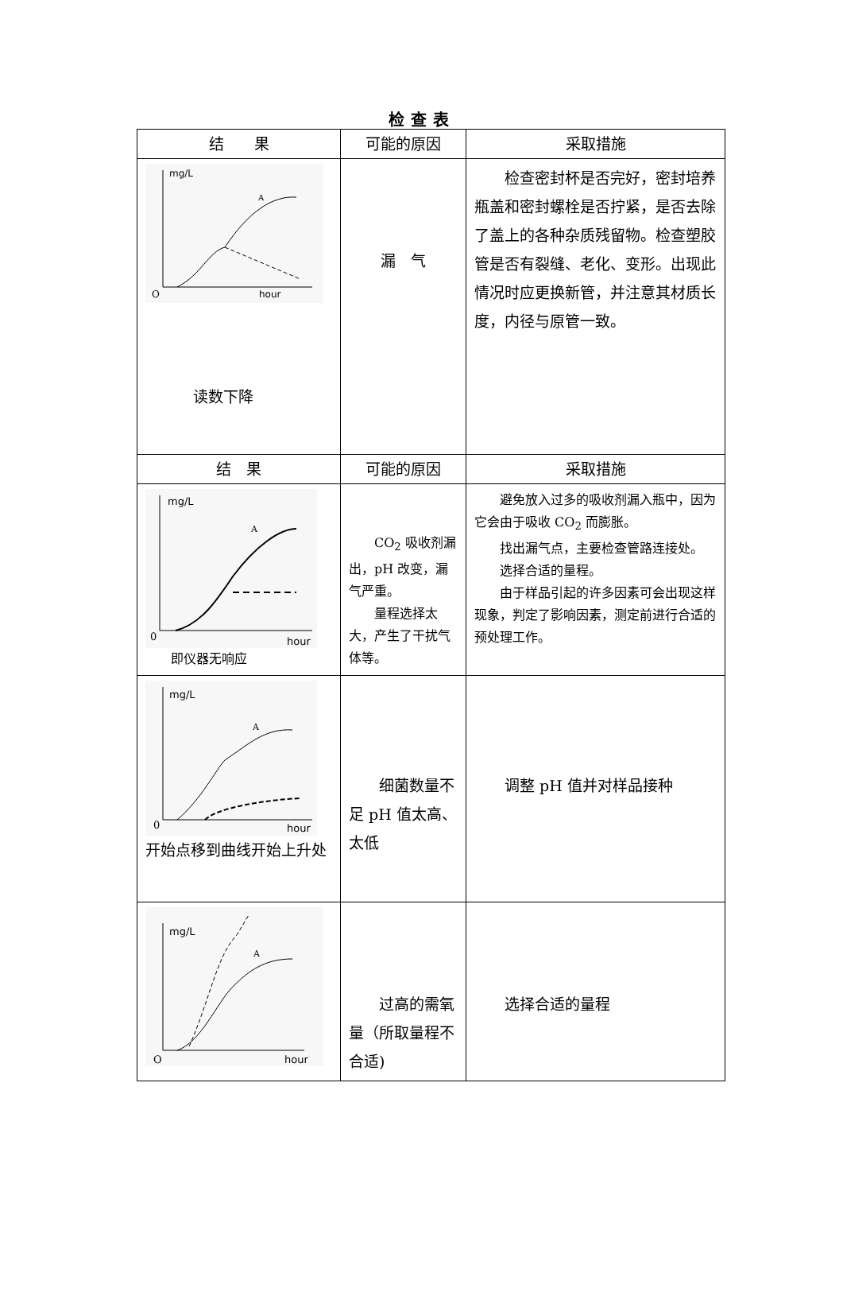检查表
| 结 果 | 可能的原因 | 采取措施 |
| --- | --- | --- |
| mg/L hour O A 读数下降 | 漏 气 | 检查密封杯是否完好，密封培养瓶盖和密封螺栓是否拧紧，是否去除了盖上的各种杂质残留物。检查塑胶管是否有裂缝、老化、变形。出现此情况时应更换新管，并注意其材质长度，内径与原管一致。 |
| 结 果 | 可能的原因 | 采取措施 |
| mg/L hour 0 A 即仪器无响应 | CO<sub>2</sub> 吸收剂漏出，pH 改变，漏气严重。 量程选择太大，产生了干扰气体等。 | 避免放入过多的吸收剂漏入瓶中，因为它会由于吸收 CO<sub>2</sub> 而膨胀。 找出漏气点，主要检查管路连接处。 选择合适的量程。 由于样品引起的许多因素可会出现这样现象，判定了影响因素，测定前进行合适的预处理工作。 |
| mg/L hour 0 A 开始点移到曲线开始上升处 | 细菌数量不足 pH 值太高、太低 | 调整 pH 值并对样品接种 |
| mg/L hour O A | 过高的需氧量（所取量程不合适) | 选择合适的量程 |